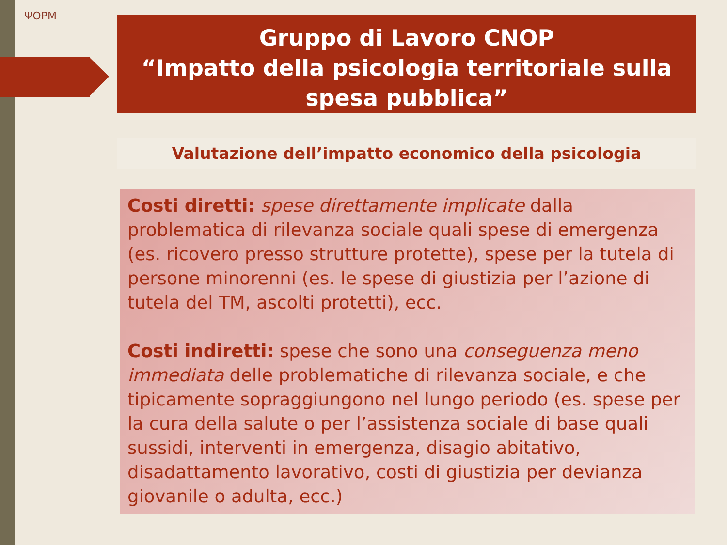ΨOPM
Gruppo di Lavoro CNOP
“Impatto della psicologia territoriale sulla spesa pubblica”
Valutazione dell’impatto economico della psicologia
Costi diretti: spese direttamente implicate dalla problematica di rilevanza sociale quali spese di emergenza (es. ricovero presso strutture protette), spese per la tutela di persone minorenni (es. le spese di giustizia per l’azione di tutela del TM, ascolti protetti), ecc.
Costi indiretti: spese che sono una conseguenza meno immediata delle problematiche di rilevanza sociale, e che tipicamente sopraggiungono nel lungo periodo (es. spese per la cura della salute o per l’assistenza sociale di base quali sussidi, interventi in emergenza, disagio abitativo, disadattamento lavorativo, costi di giustizia per devianza giovanile o adulta, ecc.)